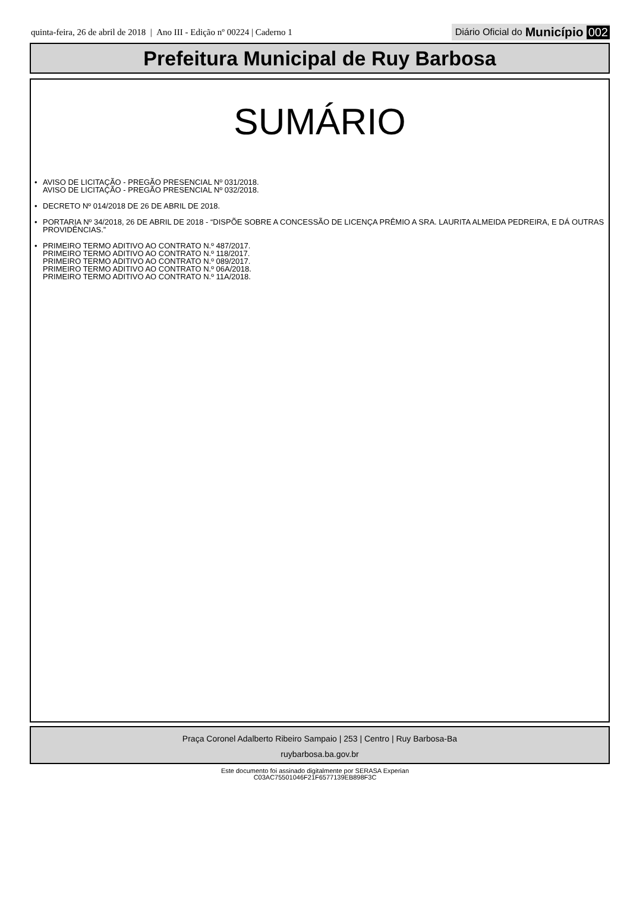quinta-feira, 26 de abril de 2018 | Ano III - Edição nº 00224 | Caderno 1
Diário Oficial do Município 002
Prefeitura Municipal de Ruy Barbosa
SUMÁRIO
• AVISO DE LICITAÇÃO - PREGÃO PRESENCIAL Nº 031/2018.
AVISO DE LICITAÇÃO - PREGÃO PRESENCIAL Nº 032/2018.
• DECRETO Nº 014/2018 DE 26 DE ABRIL DE 2018.
• PORTARIA Nº 34/2018, 26 DE ABRIL DE 2018 - “DISPÕE SOBRE A CONCESSÃO DE LICENÇA PRÊMIO A SRA. LAURITA ALMEIDA PEDREIRA, E DÁ OUTRAS PROVIDÊNCIAS.”
• PRIMEIRO TERMO ADITIVO AO CONTRATO N.º 487/2017.
PRIMEIRO TERMO ADITIVO AO CONTRATO N.º 118/2017.
PRIMEIRO TERMO ADITIVO AO CONTRATO N.º 089/2017.
PRIMEIRO TERMO ADITIVO AO CONTRATO N.º 06A/2018.
PRIMEIRO TERMO ADITIVO AO CONTRATO N.º 11A/2018.
Praça Coronel Adalberto Ribeiro Sampaio | 253 | Centro | Ruy Barbosa-Ba
ruybarbosa.ba.gov.br
Este documento foi assinado digitalmente por SERASA Experian
C03AC75501046F21F6577139EB898F3C